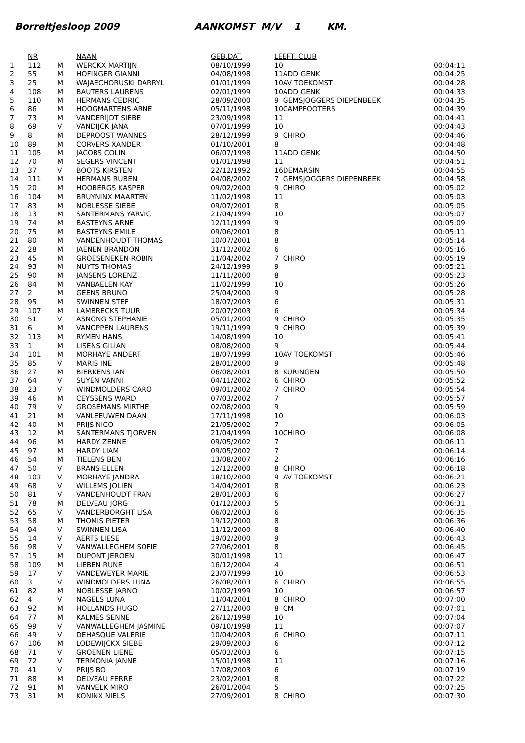Borreltjesloop 2009 AANKOMST M/V 1 KM.
| | NR | | NAAM | GEB.DAT. | LEEFT. CLUB | | |
| 1 | 112 | M | WERCKX MARTIJN | 08/10/1999 | 10 | | 00:04:11 |
| 2 | 55 | M | HOFINGER GIANNI | 04/08/1998 | 11 | ADD GENK | 00:04:25 |
| 3 | 25 | M | WAJAECHORUSKI DARRYL | 01/01/1999 | 10 | AV TOEKOMST | 00:04:28 |
| 4 | 108 | M | BAUTERS LAURENS | 02/01/1999 | 10 | ADD GENK | 00:04:33 |
| 5 | 110 | M | HERMANS CEDRIC | 28/09/2000 | 9 | GEMSJOGGERS DIEPENBEEK | 00:04:35 |
| 6 | 86 | M | HOOGMARTENS ARNE | 05/11/1998 | 10 | CAMPFOOTERS | 00:04:39 |
| 7 | 73 | M | VANDERIJDT SIEBE | 23/09/1998 | 11 | | 00:04:41 |
| 8 | 69 | V | VANDIJCK JANA | 07/01/1999 | 10 | | 00:04:43 |
| 9 | 8 | M | DEPROOST WANNES | 28/12/1999 | 9 | CHIRO | 00:04:46 |
| 10 | 89 | M | CORVERS XANDER | 01/10/2001 | 8 | | 00:04:48 |
| 11 | 105 | M | JACOBS COLIN | 06/07/1998 | 11 | ADD GENK | 00:04:50 |
| 12 | 70 | M | SEGERS VINCENT | 01/01/1998 | 11 | | 00:04:51 |
| 13 | 37 | V | BOOTS KIRSTEN | 22/12/1992 | 16 | DEMARSIN | 00:04:55 |
| 14 | 111 | M | HERMANS RUBEN | 04/08/2002 | 7 | GEMSJOGGERS DIEPENBEEK | 00:04:58 |
| 15 | 20 | M | HOOBERGS KASPER | 09/02/2000 | 9 | CHIRO | 00:05:02 |
| 16 | 104 | M | BRUYNINX MAARTEN | 11/02/1998 | 11 | | 00:05:03 |
| 17 | 83 | M | NOBLESSE SIEBE | 09/07/2001 | 8 | | 00:05:05 |
| 18 | 13 | M | SANTERMANS YARVIC | 21/04/1999 | 10 | | 00:05:07 |
| 19 | 74 | M | BASTEYNS ARNE | 12/11/1999 | 9 | | 00:05:09 |
| 20 | 75 | M | BASTEYNS EMILE | 09/06/2001 | 8 | | 00:05:11 |
| 21 | 80 | M | VANDENHOUDT THOMAS | 10/07/2001 | 8 | | 00:05:14 |
| 22 | 28 | M | JAENEN BRANDON | 31/12/2002 | 6 | | 00:05:16 |
| 23 | 45 | M | GROESENEKEN ROBIN | 11/04/2002 | 7 | CHIRO | 00:05:19 |
| 24 | 93 | M | NUYTS THOMAS | 24/12/1999 | 9 | | 00:05:21 |
| 25 | 90 | M | JANSENS LORENZ | 11/11/2000 | 8 | | 00:05:23 |
| 26 | 84 | M | VANBAELEN KAY | 11/02/1999 | 10 | | 00:05:26 |
| 27 | 2 | M | GEENS BRUNO | 25/04/2000 | 9 | | 00:05:28 |
| 28 | 95 | M | SWINNEN STEF | 18/07/2003 | 6 | | 00:05:31 |
| 29 | 107 | M | LAMBRECKS TUUR | 20/07/2003 | 6 | | 00:05:34 |
| 30 | 51 | V | ASNONG STEPHANIE | 05/01/2000 | 9 | CHIRO | 00:05:35 |
| 31 | 6 | M | VANOPPEN LAURENS | 19/11/1999 | 9 | CHIRO | 00:05:39 |
| 32 | 113 | M | RYMEN HANS | 14/08/1999 | 10 | | 00:05:41 |
| 33 | 1 | M | LISENS GILIAN | 08/08/2000 | 9 | | 00:05:44 |
| 34 | 101 | M | MORHAYE ANDERT | 18/07/1999 | 10 | AV TOEKOMST | 00:05:46 |
| 35 | 85 | V | MARIS INE | 28/01/2000 | 9 | | 00:05:48 |
| 36 | 27 | M | BIERKENS IAN | 06/08/2001 | 8 | KURINGEN | 00:05:50 |
| 37 | 64 | V | SUYEN VANNI | 04/11/2002 | 6 | CHIRO | 00:05:52 |
| 38 | 23 | V | WINDMOLDERS CARO | 09/01/2002 | 7 | CHIRO | 00:05:54 |
| 39 | 46 | M | CEYSSENS WARD | 07/03/2002 | 7 | | 00:05:57 |
| 40 | 79 | V | GROSEMANS MIRTHE | 02/08/2000 | 9 | | 00:05:59 |
| 41 | 21 | M | VANLEEUWEN DAAN | 17/11/1998 | 10 | | 00:06:03 |
| 42 | 40 | M | PRIJS NICO | 21/05/2002 | 7 | | 00:06:05 |
| 43 | 12 | M | SANTERMANS TJORVEN | 21/04/1999 | 10 | CHIRO | 00:06:08 |
| 44 | 96 | M | HARDY ZENNE | 09/05/2002 | 7 | | 00:06:11 |
| 45 | 97 | M | HARDY LIAM | 09/05/2002 | 7 | | 00:06:14 |
| 46 | 54 | M | TIELENS BEN | 13/08/2007 | 2 | | 00:06:16 |
| 47 | 50 | V | BRANS ELLEN | 12/12/2000 | 8 | CHIRO | 00:06:18 |
| 48 | 103 | V | MORHAYE JANDRA | 18/10/2000 | 9 | AV TOEKOMST | 00:06:21 |
| 49 | 68 | V | WILLEMS JOLIEN | 14/04/2001 | 8 | | 00:06:23 |
| 50 | 81 | V | VANDENHOUDT FRAN | 28/01/2003 | 6 | | 00:06:27 |
| 51 | 78 | M | DELVEAU JORG | 01/12/2003 | 5 | | 00:06:31 |
| 52 | 65 | V | VANDERBORGHT LISA | 06/02/2003 | 6 | | 00:06:35 |
| 53 | 58 | M | THOMIS PIETER | 19/12/2000 | 8 | | 00:06:36 |
| 54 | 94 | V | SWINNEN LISA | 11/12/2000 | 8 | | 00:06:40 |
| 55 | 14 | V | AERTS LIESE | 19/02/2000 | 9 | | 00:06:43 |
| 56 | 98 | V | VANWALLEGHEM SOFIE | 27/06/2001 | 8 | | 00:06:45 |
| 57 | 15 | M | DUPONT JEROEN | 30/01/1998 | 11 | | 00:06:47 |
| 58 | 109 | M | LIEBEN RUNE | 16/12/2004 | 4 | | 00:06:51 |
| 59 | 17 | V | VANDEWEYER MARIE | 23/07/1999 | 10 | | 00:06:53 |
| 60 | 3 | V | WINDMOLDERS LUNA | 26/08/2003 | 6 | CHIRO | 00:06:55 |
| 61 | 82 | M | NOBLESSE JARNO | 10/02/1999 | 10 | | 00:06:57 |
| 62 | 4 | V | NAGELS LUNA | 11/04/2001 | 8 | CHIRO | 00:07:00 |
| 63 | 92 | M | HOLLANDS HUGO | 27/11/2000 | 8 | CM | 00:07:01 |
| 64 | 77 | M | KALMES SENNE | 26/12/1998 | 10 | | 00:07:04 |
| 65 | 99 | V | VANWALLEGHEM JASMINE | 09/10/1998 | 11 | | 00:07:07 |
| 66 | 49 | V | DEHASQUE VALERIE | 10/04/2003 | 6 | CHIRO | 00:07:11 |
| 67 | 106 | M | LODEWIJCKX SIEBE | 29/09/2003 | 6 | | 00:07:12 |
| 68 | 71 | V | GROENEN LIENE | 05/03/2003 | 6 | | 00:07:15 |
| 69 | 72 | V | TERMONIA JANNE | 15/01/1998 | 11 | | 00:07:16 |
| 70 | 41 | V | PRIJS BO | 17/08/2003 | 6 | | 00:07:19 |
| 71 | 88 | M | DELVEAU FERRE | 23/02/2001 | 8 | | 00:07:22 |
| 72 | 91 | M | VANVELK MIRO | 26/01/2004 | 5 | | 00:07:25 |
| 73 | 31 | M | KONINX NIELS | 27/09/2001 | 8 | CHIRO | 00:07:30 |